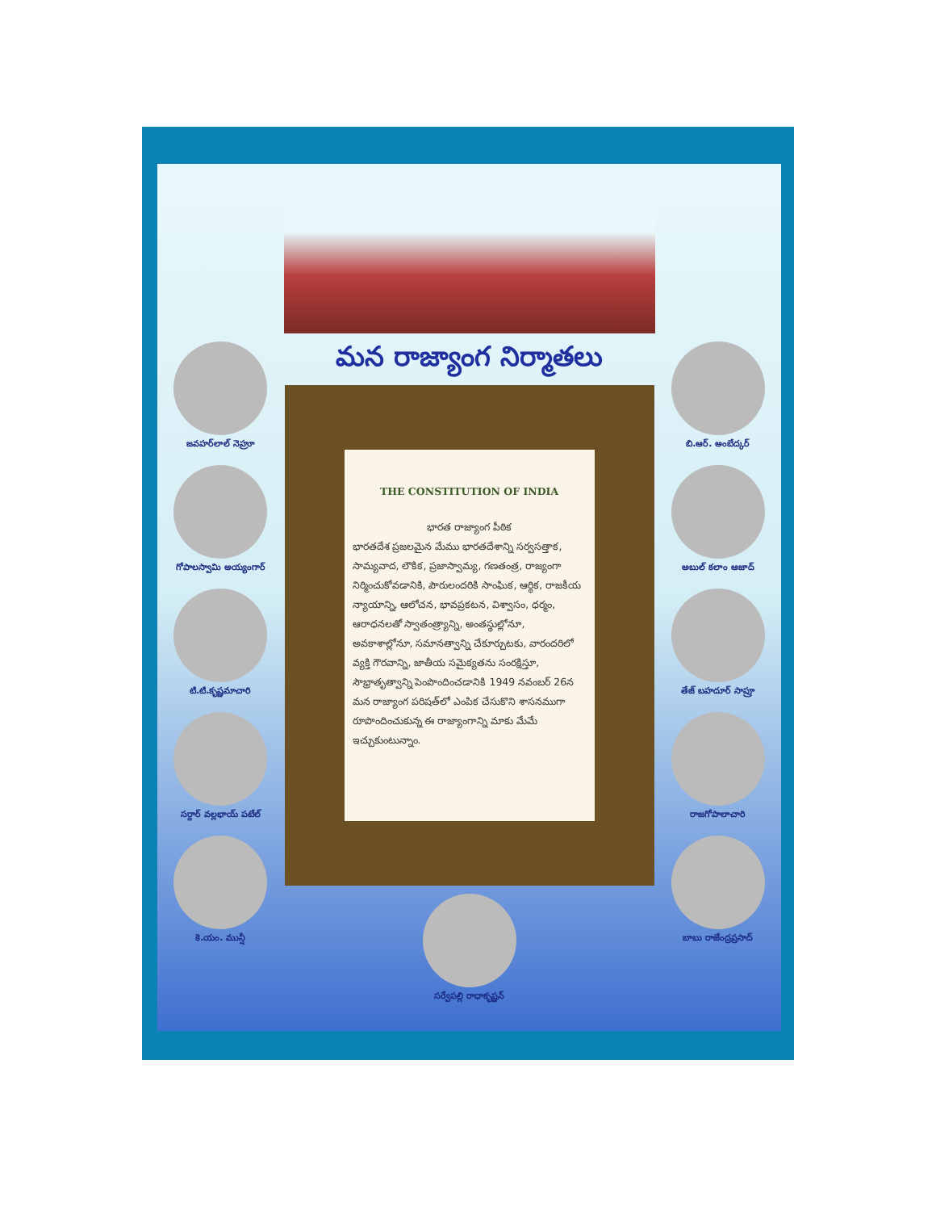జవహర్‌లాల్ నెహ్రూ
గోపాలస్వామి అయ్యంగార్
టి.టి.కృష్ణమాచారి
సర్దార్ వల్లభాయ్ పటేల్
కె.యం. మున్షీ
మన రాజ్యాంగ నిర్మాతలు
THE CONSTITUTION OF INDIA
భారత రాజ్యాంగ పీఠిక
భారతదేశ ప్రజలమైన మేము భారతదేశాన్ని సర్వసత్తాక, సామ్యవాద, లౌకిక, ప్రజాస్వామ్య, గణతంత్ర, రాజ్యంగా నిర్మించుకోవడానికి, పౌరులందరికి సాంఘిక, ఆర్థిక, రాజకీయ న్యాయాన్ని, ఆలోచన, భావప్రకటన, విశ్వాసం, ధర్మం, ఆరాధనలతో స్వాతంత్ర్యాన్ని, అంతస్థుల్లోనూ, అవకాశాల్లోనూ, సమానత్వాన్ని చేకూర్చుటకు, వారందరిలో వ్యక్తి గౌరవాన్ని, జాతీయ సమైక్యతను సంరక్షిస్తూ, సౌభ్రాతృత్వాన్ని పెంపొందించడానికి 1949 నవంబర్ 26న మన రాజ్యాంగ పరిషత్‌లో ఎంపిక చేసుకొని శాసనముగా రూపొందించుకున్న ఈ రాజ్యాంగాన్ని మాకు మేమే ఇచ్చుకుంటున్నాం.
సర్వేపల్లి రాధాకృష్ణన్
బి.ఆర్. అంబేద్కర్
అబుల్ కలాం ఆజాద్
తేజ్ బహదూర్ సాప్రూ
రాజగోపాలాచారి
బాబు రాజేంద్రప్రసాద్